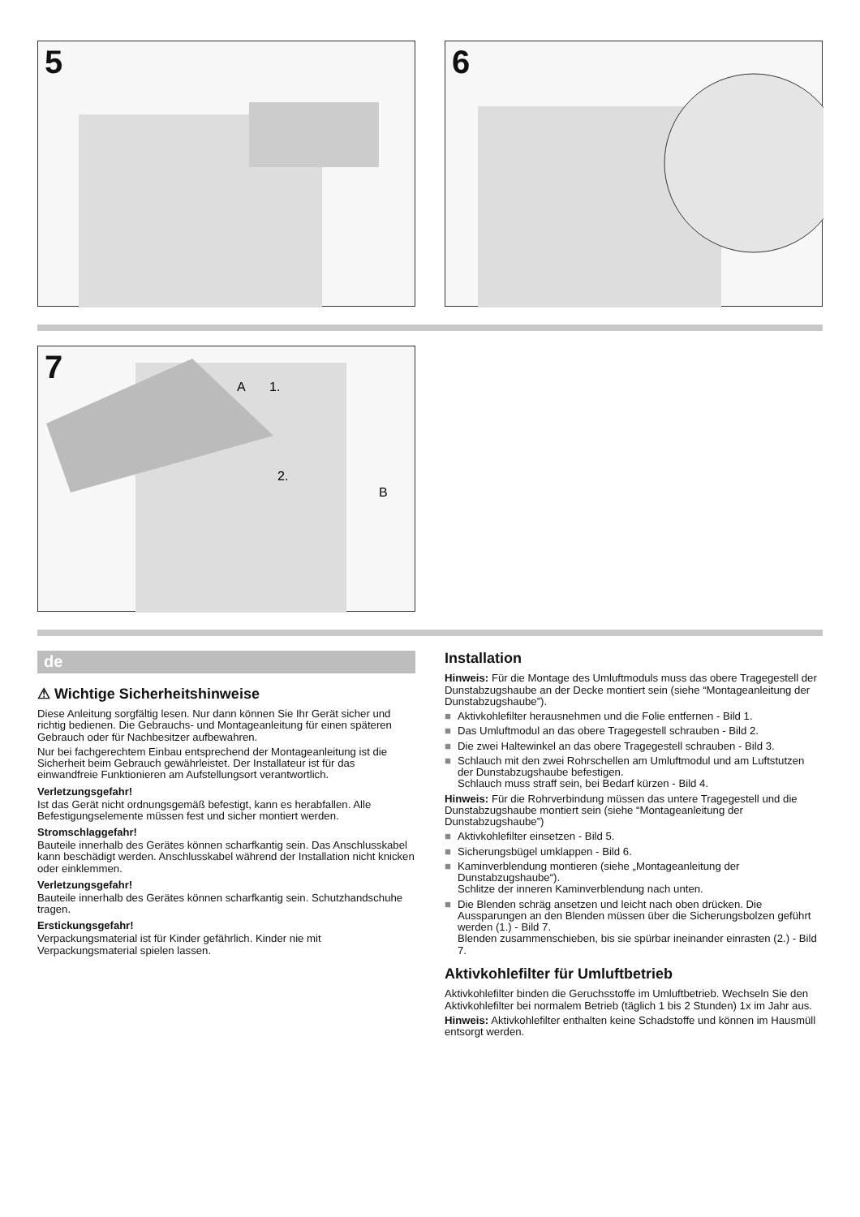5
6
7
A
B
1.
2.
de
⚠ Wichtige Sicherheitshinweise
Diese Anleitung sorgfältig lesen. Nur dann können Sie Ihr Gerät sicher und richtig bedienen. Die Gebrauchs- und Montageanleitung für einen späteren Gebrauch oder für Nachbesitzer aufbewahren.
Nur bei fachgerechtem Einbau entsprechend der Montageanleitung ist die Sicherheit beim Gebrauch gewährleistet. Der Installateur ist für das einwandfreie Funktionieren am Aufstellungsort verantwortlich.
Verletzungsgefahr!
Ist das Gerät nicht ordnungsgemäß befestigt, kann es herabfallen. Alle Befestigungselemente müssen fest und sicher montiert werden.
Stromschlaggefahr!
Bauteile innerhalb des Gerätes können scharfkantig sein. Das Anschlusskabel kann beschädigt werden. Anschlusskabel während der Installation nicht knicken oder einklemmen.
Verletzungsgefahr!
Bauteile innerhalb des Gerätes können scharfkantig sein. Schutzhandschuhe tragen.
Erstickungsgefahr!
Verpackungsmaterial ist für Kinder gefährlich. Kinder nie mit Verpackungsmaterial spielen lassen.
Installation
Hinweis: Für die Montage des Umluftmoduls muss das obere Tragegestell der Dunstabzugshaube an der Decke montiert sein (siehe “Montageanleitung der Dunstabzugshaube”).
■ Aktivkohlefilter herausnehmen und die Folie entfernen - Bild 1.
■ Das Umluftmodul an das obere Tragegestell schrauben - Bild 2.
■ Die zwei Haltewinkel an das obere Tragegestell schrauben - Bild 3.
■ Schlauch mit den zwei Rohrschellen am Umluftmodul und am Luftstutzen der Dunstabzugshaube befestigen.
Schlauch muss straff sein, bei Bedarf kürzen - Bild 4.
Hinweis: Für die Rohrverbindung müssen das untere Tragegestell und die Dunstabzugshaube montiert sein (siehe “Montageanleitung der Dunstabzugshaube”)
■ Aktivkohlefilter einsetzen - Bild 5.
■ Sicherungsbügel umklappen - Bild 6.
■ Kaminverblendung montieren (siehe „Montageanleitung der Dunstabzugshaube“).
Schlitze der inneren Kaminverblendung nach unten.
■ Die Blenden schräg ansetzen und leicht nach oben drücken. Die Aussparungen an den Blenden müssen über die Sicherungsbolzen geführt werden (1.) - Bild 7.
Blenden zusammenschieben, bis sie spürbar ineinander einrasten (2.) - Bild 7.
Aktivkohlefilter für Umluftbetrieb
Aktivkohlefilter binden die Geruchsstoffe im Umluftbetrieb. Wechseln Sie den Aktivkohlefilter bei normalem Betrieb (täglich 1 bis 2 Stunden) 1x im Jahr aus.
Hinweis: Aktivkohlefilter enthalten keine Schadstoffe und können im Hausmüll entsorgt werden.